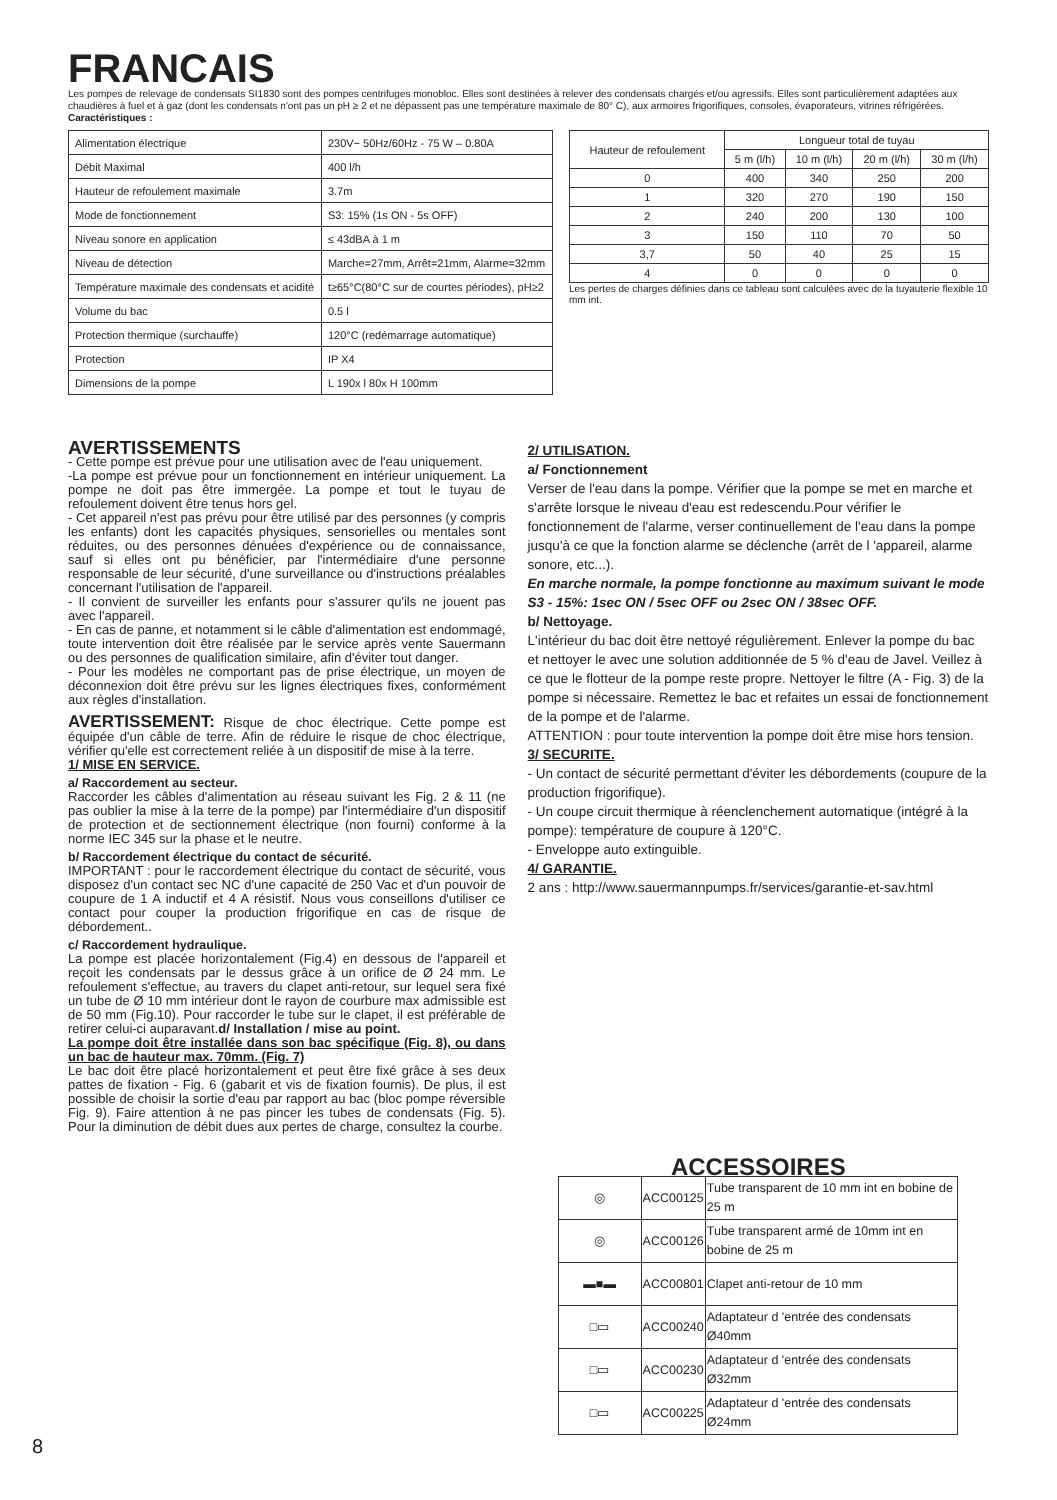FRANCAIS
Les pompes de relevage de condensats SI1830 sont des pompes centrifuges monobloc. Elles sont destinées à relever des condensats chargés et/ou agressifs. Elles sont particulièrement adaptées aux chaudières à fuel et à gaz (dont les condensats n'ont pas un pH ≥ 2 et ne dépassent pas une température maximale de 80° C), aux armoires frigorifiques, consoles, évaporateurs, vitrines réfrigérées.
Caractéristiques :
| Alimentation électrique | 230V~ 50Hz/60Hz - 75 W – 0.80A |
| Débit Maximal | 400 l/h |
| Hauteur de refoulement maximale | 3.7m |
| Mode de fonctionnement | S3: 15% (1s ON - 5s OFF) |
| Niveau sonore en application | ≤ 43dBA à 1 m |
| Niveau de détection | Marche=27mm, Arrêt=21mm, Alarme=32mm |
| Température maximale des condensats et acidité | t≥65°C(80°C sur de courtes périodes), pH≥2 |
| Volume du bac | 0.5 l |
| Protection thermique (surchauffe) | 120°C (redémarrage automatique) |
| Protection | IP X4 |
| Dimensions de la pompe | L 190x l 80x H 100mm |
| Hauteur de refoulement | Longueur total de tuyau | | | |
| --- | --- | --- | --- | --- |
| | 5 m (l/h) | 10 m (l/h) | 20 m (l/h) | 30 m (l/h) |
| 0 | 400 | 340 | 250 | 200 |
| 1 | 320 | 270 | 190 | 150 |
| 2 | 240 | 200 | 130 | 100 |
| 3 | 150 | 110 | 70 | 50 |
| 3,7 | 50 | 40 | 25 | 15 |
| 4 | 0 | 0 | 0 | 0 |
Les pertes de charges définies dans ce tableau sont calculées avec de la tuyauterie flexible 10 mm int.
AVERTISSEMENTS
- Cette pompe est prévue pour une utilisation avec de l'eau uniquement.
-La pompe est prévue pour un fonctionnement en intérieur uniquement. La pompe ne doit pas être immergée. La pompe et tout le tuyau de refoulement doivent être tenus hors gel.
- Cet appareil n'est pas prévu pour être utilisé par des personnes (y compris les enfants) dont les capacités physiques, sensorielles ou mentales sont réduites, ou des personnes dénuées d'expérience ou de connaissance, sauf si elles ont pu bénéficier, par l'intermédiaire d'une personne responsable de leur sécurité, d'une surveillance ou d'instructions préalables concernant l'utilisation de l'appareil.
- Il convient de surveiller les enfants pour s'assurer qu'ils ne jouent pas avec l'appareil.
- En cas de panne, et notamment si le câble d'alimentation est endommagé, toute intervention doit être réalisée par le service après vente Sauermann ou des personnes de qualification similaire, afin d'éviter tout danger.
- Pour les modèles ne comportant pas de prise électrique, un moyen de déconnexion doit être prévu sur les lignes électriques fixes, conformément aux règles d'installation.
AVERTISSEMENT: Risque de choc électrique. Cette pompe est équipée d'un câble de terre. Afin de réduire le risque de choc électrique, vérifier qu'elle est correctement reliée à un dispositif de mise à la terre.
1/ MISE EN SERVICE.
a/ Raccordement au secteur.
Raccorder les câbles d'alimentation au réseau suivant les Fig. 2 & 11 (ne pas oublier la mise à la terre de la pompe) par l'intermédiaire d'un dispositif de protection et de sectionnement électrique (non fourni) conforme à la norme IEC 345 sur la phase et le neutre.
b/ Raccordement électrique du contact de sécurité.
IMPORTANT : pour le raccordement électrique du contact de sécurité, vous disposez d'un contact sec NC d'une capacité de 250 Vac et d'un pouvoir de coupure de 1 A inductif et 4 A résistif. Nous vous conseillons d'utiliser ce contact pour couper la production frigorifique en cas de risque de débordement..
c/ Raccordement hydraulique.
La pompe est placée horizontalement (Fig.4) en dessous de l'appareil et reçoit les condensats par le dessus grâce à un orifice de Ø 24 mm. Le refoulement s'effectue, au travers du clapet anti-retour, sur lequel sera fixé un tube de Ø 10 mm intérieur dont le rayon de courbure max admissible est de 50 mm (Fig.10). Pour raccorder le tube sur le clapet, il est préférable de retirer celui-ci auparavant.d/ Installation / mise au point.
La pompe doit être installée dans son bac spécifique (Fig. 8), ou dans un bac de hauteur max. 70mm. (Fig. 7)
Le bac doit être placé horizontalement et peut être fixé grâce à ses deux pattes de fixation - Fig. 6 (gabarit et vis de fixation fournis). De plus, il est possible de choisir la sortie d'eau par rapport au bac (bloc pompe réversible Fig. 9). Faire attention à ne pas pincer les tubes de condensats (Fig. 5). Pour la diminution de débit dues aux pertes de charge, consultez la courbe.
2/ UTILISATION.
a/ Fonctionnement
Verser de l'eau dans la pompe. Vérifier que la pompe se met en marche et s'arrête lorsque le niveau d'eau est redescendu.Pour vérifier le fonctionnement de l'alarme, verser continuellement de l'eau dans la pompe jusqu'à ce que la fonction alarme se déclenche (arrêt de l 'appareil, alarme sonore, etc...).
En marche normale, la pompe fonctionne au maximum suivant le mode
S3 - 15%: 1sec ON / 5sec OFF ou 2sec ON / 38sec OFF.
b/ Nettoyage.
L'intérieur du bac doit être nettoyé régulièrement. Enlever la pompe du bac et nettoyer le avec une solution additionnée de 5 % d'eau de Javel. Veillez à ce que le flotteur de la pompe reste propre. Nettoyer le filtre (A - Fig. 3) de la pompe si nécessaire. Remettez le bac et refaites un essai de fonctionnement de la pompe et de l'alarme.
ATTENTION : pour toute intervention la pompe doit être mise hors tension.
3/ SECURITE.
- Un contact de sécurité permettant d'éviter les débordements (coupure de la production frigorifique).
- Un coupe circuit thermique à réenclenchement automatique (intégré à la pompe): température de coupure à 120°C.
- Enveloppe auto extinguible.
4/ GARANTIE.
2 ans : http://www.sauermannpumps.fr/services/garantie-et-sav.html
ACCESSOIRES
| ◎ | ACC00125 | Tube transparent de 10 mm int en bobine de 25 m |
| ◎ | ACC00126 | Tube transparent armé de 10mm int en bobine de 25 m |
| ▬■▬ | ACC00801 | Clapet anti-retour de 10 mm |
| □▭ | ACC00240 | Adaptateur d 'entrée des condensats Ø40mm |
| □▭ | ACC00230 | Adaptateur d 'entrée des condensats Ø32mm |
| □▭ | ACC00225 | Adaptateur d 'entrée des condensats Ø24mm |
8